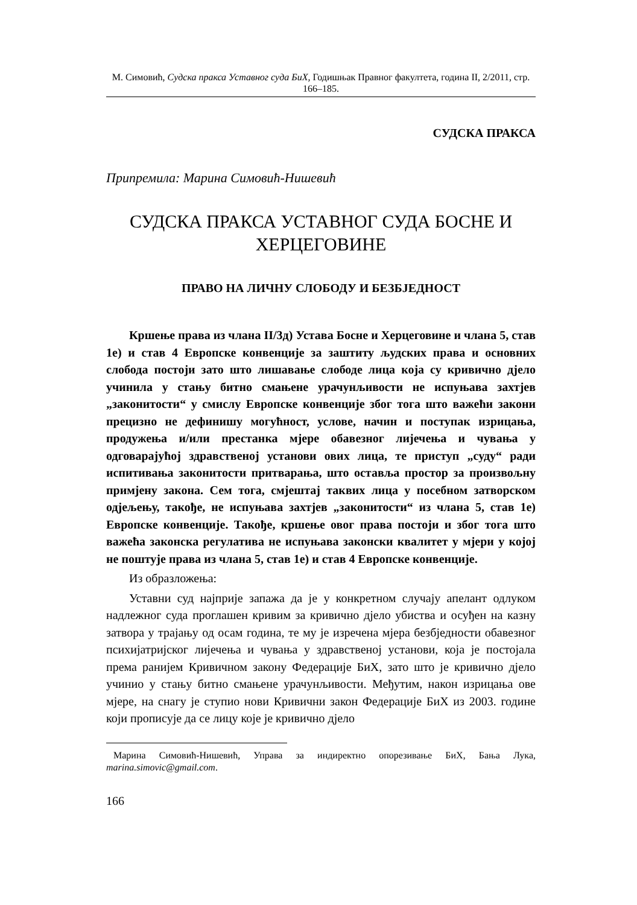М. Симовић, Судска пракса Уставног суда БиХ, Годишњак Правног факултета, година II, 2/2011, стр. 166–185.
СУДСКА ПРАКСА
Припремила: Марина Симовић-Нишевић
СУДСКА ПРАКСА УСТАВНОГ СУДА БОСНЕ И ХЕРЦЕГОВИНЕ
ПРАВО НА ЛИЧНУ СЛОБОДУ И БЕЗБЈЕДНОСТ
Кршење права из члана II/3д) Устава Босне и Херцеговине и члана 5, став 1е) и став 4 Европске конвенције за заштиту људских права и основних слобода постоји зато што лишавање слободе лица која су кривично дјело учинила у стању битно смањене урачунљивости не испуњава захтјев „законитости“ у смислу Европске конвенције због тога што важећи закони прецизно не дефинишу могућност, услове, начин и поступак изрицања, продужења и/или престанка мјере обавезног лијечења и чувања у одговарајућој здравственој установи ових лица, те приступ „суду“ ради испитивања законитости притварања, што оставља простор за произвољну примјену закона. Сем тога, смјештај таквих лица у посебном затворском одјељењу, такође, не испуњава захтјев „законитости“ из члана 5, став 1е) Европске конвенције. Такође, кршење овог права постоји и због тога што важећа законска регулатива не испуњава законски квалитет у мјери у којој не поштује права из члана 5, став 1е) и став 4 Европске конвенције.
Из образложења:
Уставни суд најприје запажа да је у конкретном случају апелант одлуком надлежног суда проглашен кривим за кривично дјело убиства и осуђен на казну затвора у трајању од осам година, те му је изречена мјера безбједности обавезног психијатријског лијечења и чувања у здравственој установи, која је постојала према ранијем Кривичном закону Федерације БиХ, зато што је кривично дјело учинио у стању битно смањене урачунљивости. Међутим, након изрицања ове мјере, на снагу је ступио нови Кривични закон Федерације БиХ из 2003. године који прописује да се лицу које је кривично дјело
Марина Симовић-Нишевић, Управа за индиректно опорезивање БиХ, Бања Лука, marina.simovic@gmail.com.
166